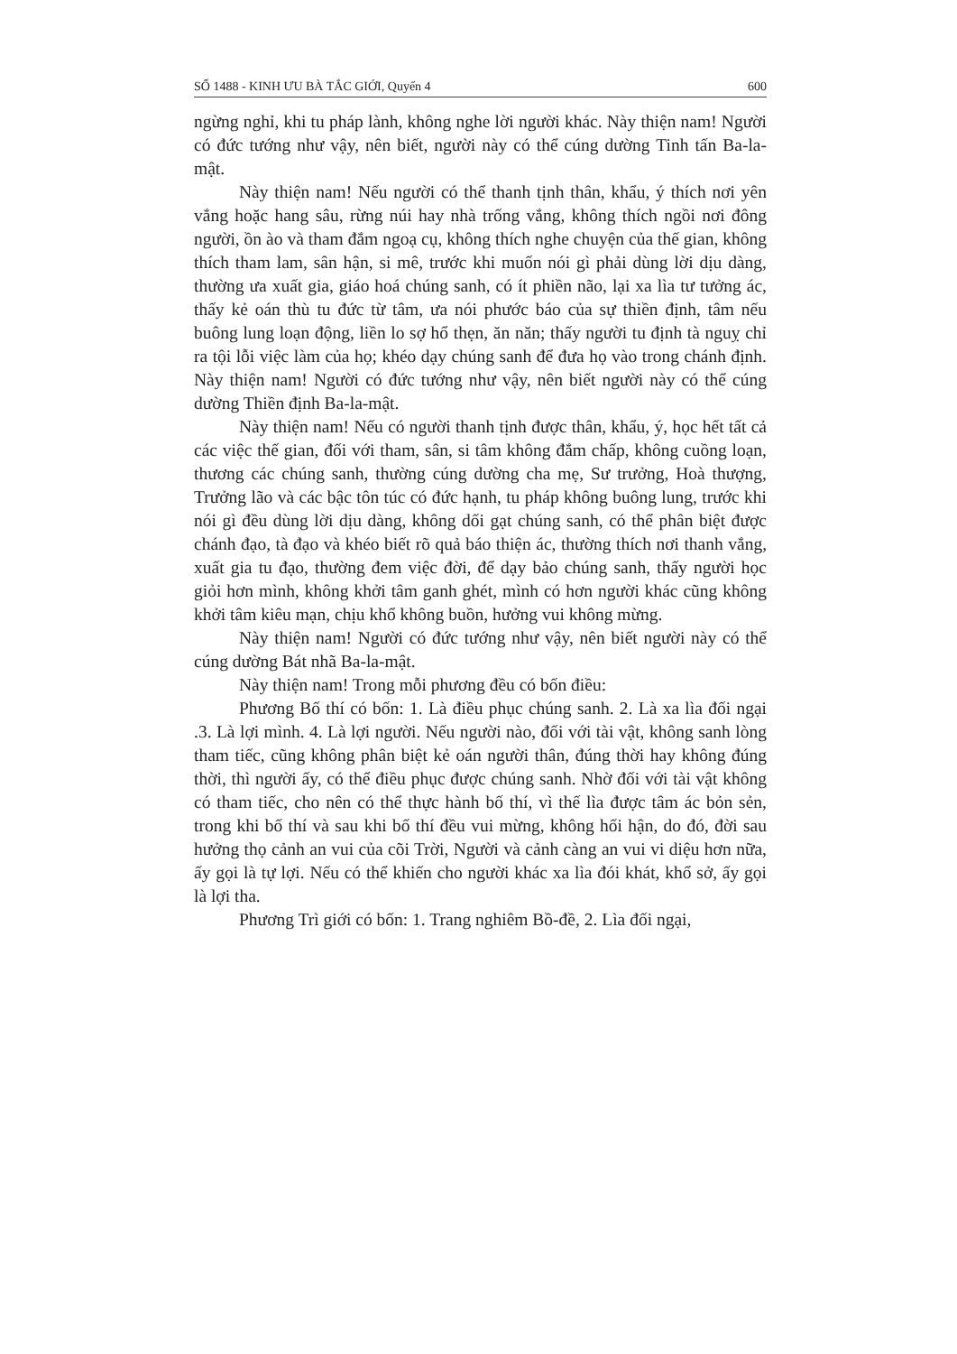SỐ 1488 - KINH ƯU BÀ TẮC GIỚI, Quyển 4 600
ngừng nghỉ, khi tu pháp lành, không nghe lời người khác. Này thiện nam! Người có đức tướng như vậy, nên biết, người này có thể cúng dường Tinh tấn Ba-la-mật.
Này thiện nam! Nếu người có thể thanh tịnh thân, khẩu, ý thích nơi yên vắng hoặc hang sâu, rừng núi hay nhà trống vắng, không thích ngồi nơi đông người, ồn ào và tham đắm ngoạ cụ, không thích nghe chuyện của thế gian, không thích tham lam, sân hận, si mê, trước khi muốn nói gì phải dùng lời dịu dàng, thường ưa xuất gia, giáo hoá chúng sanh, có ít phiền não, lại xa lìa tư tưởng ác, thấy kẻ oán thù tu đức từ tâm, ưa nói phước báo của sự thiền định, tâm nếu buông lung loạn động, liền lo sợ hổ thẹn, ăn năn; thấy người tu định tà nguỵ chỉ ra tội lỗi việc làm của họ; khéo dạy chúng sanh để đưa họ vào trong chánh định. Này thiện nam! Người có đức tướng như vậy, nên biết người này có thể cúng dường Thiền định Ba-la-mật.
Này thiện nam! Nếu có người thanh tịnh được thân, khẩu, ý, học hết tất cả các việc thế gian, đối với tham, sân, si tâm không đắm chấp, không cuồng loạn, thương các chúng sanh, thường cúng dường cha mẹ, Sư trưởng, Hoà thượng, Trưởng lão và các bậc tôn túc có đức hạnh, tu pháp không buông lung, trước khi nói gì đều dùng lời dịu dàng, không dối gạt chúng sanh, có thể phân biệt được chánh đạo, tà đạo và khéo biết rõ quả báo thiện ác, thường thích nơi thanh vắng, xuất gia tu đạo, thường đem việc đời, để dạy bảo chúng sanh, thấy người học giỏi hơn mình, không khởi tâm ganh ghét, mình có hơn người khác cũng không khởi tâm kiêu mạn, chịu khổ không buồn, hưởng vui không mừng.
Này thiện nam! Người có đức tướng như vậy, nên biết người này có thể cúng dường Bát nhã Ba-la-mật.
Này thiện nam! Trong mỗi phương đều có bốn điều:
Phương Bố thí có bốn: 1. Là điều phục chúng sanh. 2. Là xa lìa đối ngại .3. Là lợi mình. 4. Là lợi người. Nếu người nào, đối với tài vật, không sanh lòng tham tiếc, cũng không phân biệt kẻ oán người thân, đúng thời hay không đúng thời, thì người ấy, có thể điều phục được chúng sanh. Nhờ đối với tài vật không có tham tiếc, cho nên có thể thực hành bố thí, vì thế lìa được tâm ác bỏn sẻn, trong khi bố thí và sau khi bố thí đều vui mừng, không hối hận, do đó, đời sau hưởng thọ cảnh an vui của cõi Trời, Người và cảnh càng an vui vi diệu hơn nữa, ấy gọi là tự lợi. Nếu có thể khiến cho người khác xa lìa đói khát, khổ sở, ấy gọi là lợi tha.
Phương Trì giới có bốn: 1. Trang nghiêm Bồ-đề, 2. Lìa đối ngại,